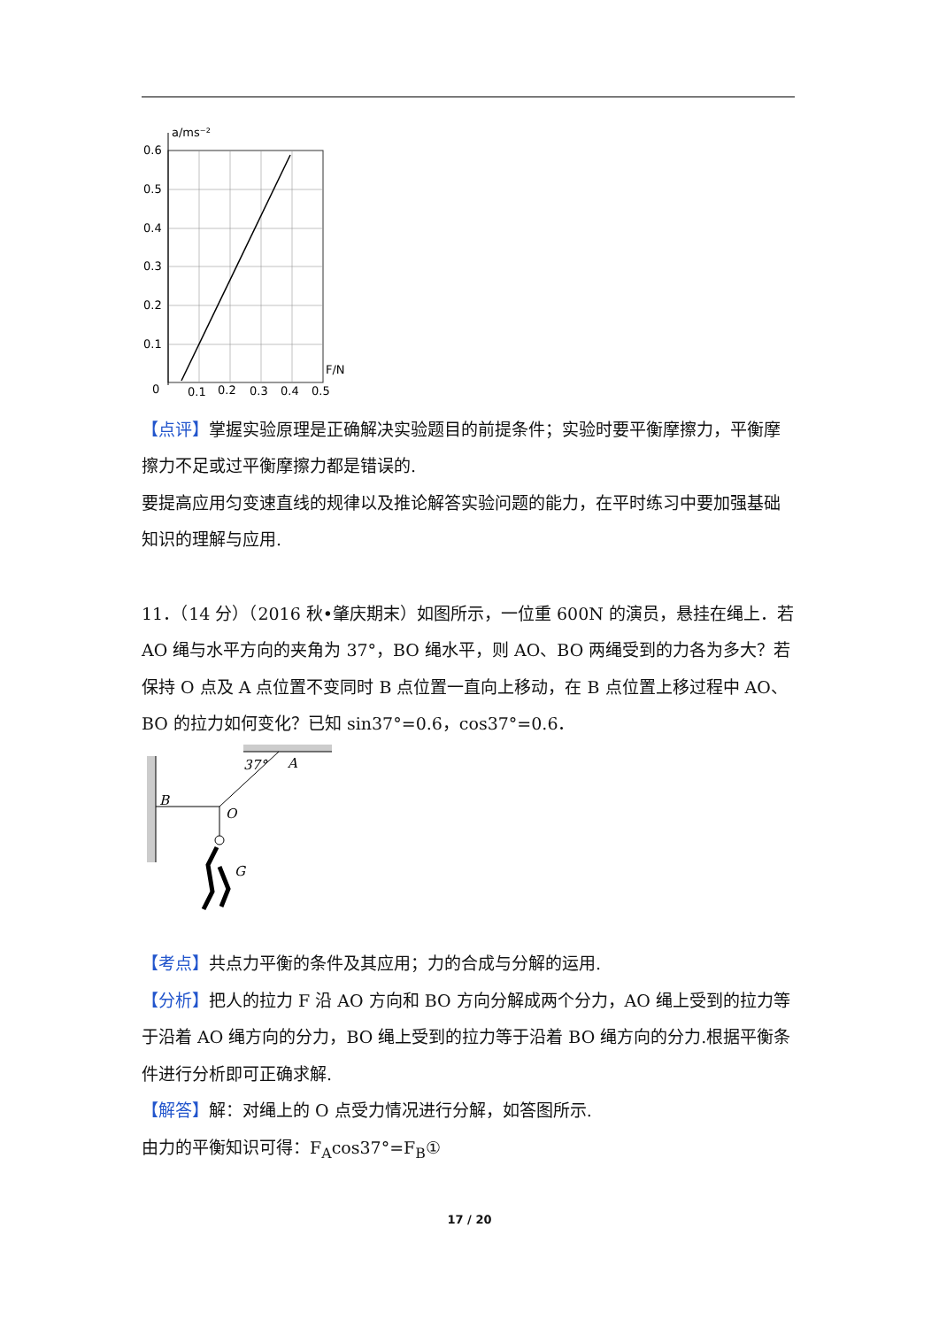a/ms⁻²
0.6
0.5
0.4
0.3
0.2
0.1
0
0.1
0.2
0.3
0.4
0.5
F/N
【点评】掌握实验原理是正确解决实验题目的前提条件；实验时要平衡摩擦力，平衡摩擦力不足或过平衡摩擦力都是错误的.
要提高应用匀变速直线的规律以及推论解答实验问题的能力，在平时练习中要加强基础知识的理解与应用.
11．（14 分）（2016 秋•肇庆期末）如图所示，一位重 600N 的演员，悬挂在绳上．若 AO 绳与水平方向的夹角为 37°，BO 绳水平，则 AO、BO 两绳受到的力各为多大？若保持 O 点及 A 点位置不变同时 B 点位置一直向上移动，在 B 点位置上移过程中 AO、BO 的拉力如何变化？已知 sin37°=0.6，cos37°=0.6．
37°
A
B
O
G
【考点】共点力平衡的条件及其应用；力的合成与分解的运用.
【分析】把人的拉力 F 沿 AO 方向和 BO 方向分解成两个分力，AO 绳上受到的拉力等于沿着 AO 绳方向的分力，BO 绳上受到的拉力等于沿着 BO 绳方向的分力.根据平衡条件进行分析即可正确求解.
【解答】解：对绳上的 O 点受力情况进行分解，如答图所示.
由力的平衡知识可得：F<sub>A</sub>cos37°=F<sub>B</sub>①
17 / 20